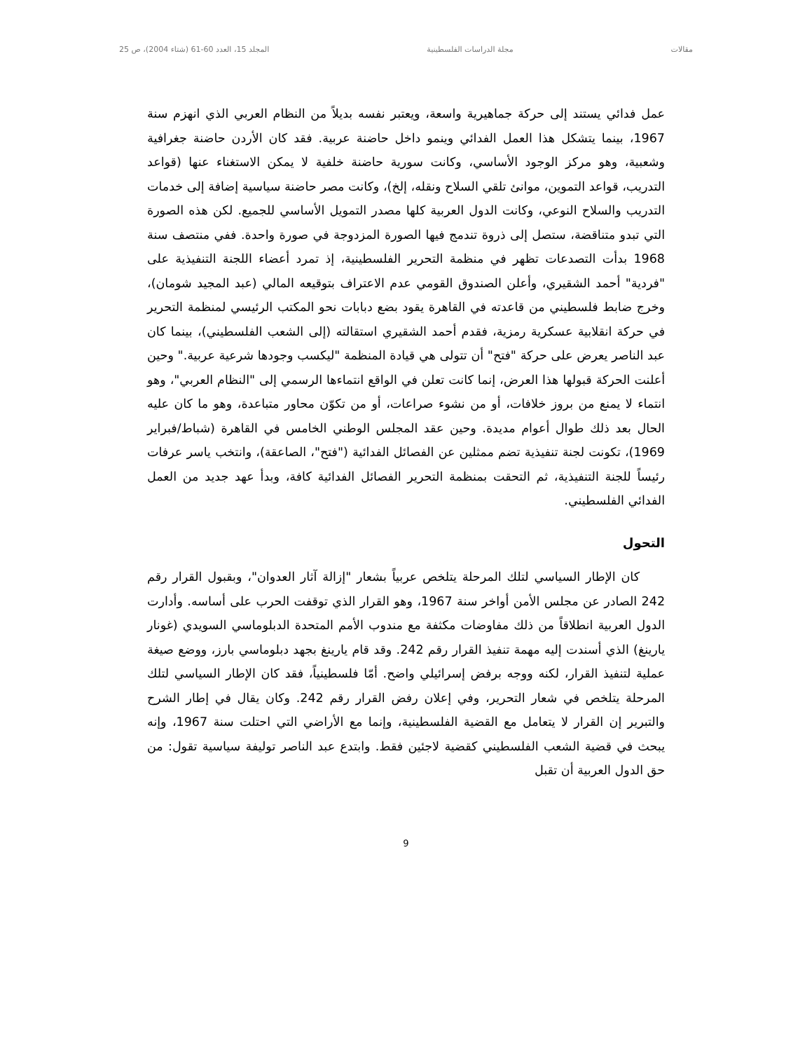مقالات مجلة الدراسات الفلسطينية المجلد 15، العدد 60-61 (شتاء 2004)، ص 25
عمل فدائي يستند إلى حركة جماهيرية واسعة، ويعتبر نفسه بديلاً من النظام العربي الذي انهزم سنة 1967، بينما يتشكل هذا العمل الفدائي وينمو داخل حاضنة عربية. فقد كان الأردن حاضنة جغرافية وشعبية، وهو مركز الوجود الأساسي، وكانت سورية حاضنة خلفية لا يمكن الاستغناء عنها (قواعد التدريب، قواعد التموين، موانئ تلقي السلاح ونقله، إلخ)، وكانت مصر حاضنة سياسية إضافة إلى خدمات التدريب والسلاح النوعي، وكانت الدول العربية كلها مصدر التمويل الأساسي للجميع. لكن هذه الصورة التي تبدو متناقضة، ستصل إلى ذروة تندمج فيها الصورة المزدوجة في صورة واحدة. ففي منتصف سنة 1968 بدأت التصدعات تظهر في منظمة التحرير الفلسطينية، إذ تمرد أعضاء اللجنة التنفيذية على "فردية" أحمد الشقيري، وأعلن الصندوق القومي عدم الاعتراف بتوقيعه المالي (عبد المجيد شومان)، وخرج ضابط فلسطيني من قاعدته في القاهرة يقود بضع دبابات نحو المكتب الرئيسي لمنظمة التحرير في حركة انقلابية عسكرية رمزية، فقدم أحمد الشقيري استقالته (إلى الشعب الفلسطيني)، بينما كان عبد الناصر يعرض على حركة "فتح" أن تتولى هي قيادة المنظمة "ليكسب وجودها شرعية عربية." وحين أعلنت الحركة قبولها هذا العرض، إنما كانت تعلن في الواقع انتماءها الرسمي إلى "النظام العربي"، وهو انتماء لا يمنع من بروز خلافات، أو من نشوء صراعات، أو من تكوّن محاور متباعدة، وهو ما كان عليه الحال بعد ذلك طوال أعوام مديدة. وحين عقد المجلس الوطني الخامس في القاهرة (شباط/فبراير 1969)، تكونت لجنة تنفيذية تضم ممثلين عن الفصائل الفدائية ("فتح"، الصاعقة)، وانتخب ياسر عرفات رئيساً للجنة التنفيذية، ثم التحقت بمنظمة التحرير الفصائل الفدائية كافة، وبدأ عهد جديد من العمل الفدائي الفلسطيني.
التحول
كان الإطار السياسي لتلك المرحلة يتلخص عربياً بشعار "إزالة آثار العدوان"، وبقبول القرار رقم 242 الصادر عن مجلس الأمن أواخر سنة 1967، وهو القرار الذي توقفت الحرب على أساسه. وأدارت الدول العربية انطلاقاً من ذلك مفاوضات مكثفة مع مندوب الأمم المتحدة الدبلوماسي السويدي (غونار يارينغ) الذي أسندت إليه مهمة تنفيذ القرار رقم 242. وقد قام يارينغ بجهد دبلوماسي بارز، ووضع صيغة عملية لتنفيذ القرار، لكنه ووجه برفض إسرائيلي واضح. أمّا فلسطينياً، فقد كان الإطار السياسي لتلك المرحلة يتلخص في شعار التحرير، وفي إعلان رفض القرار رقم 242. وكان يقال في إطار الشرح والتبرير إن القرار لا يتعامل مع القضية الفلسطينية، وإنما مع الأراضي التي احتلت سنة 1967، وإنه يبحث في قضية الشعب الفلسطيني كقضية لاجئين فقط. وابتدع عبد الناصر توليفة سياسية تقول: من حق الدول العربية أن تقبل
9